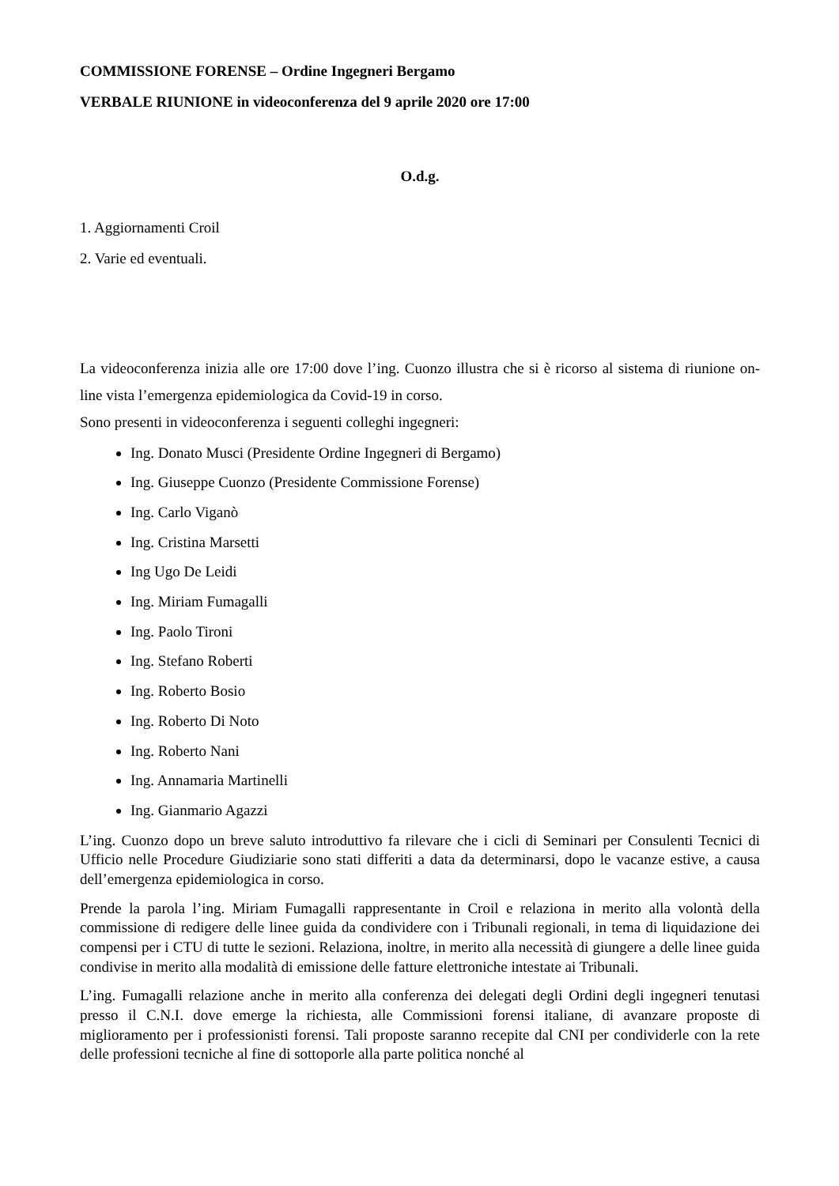COMMISSIONE FORENSE – Ordine Ingegneri Bergamo
VERBALE RIUNIONE in videoconferenza del 9 aprile 2020 ore 17:00
O.d.g.
1. Aggiornamenti Croil
2. Varie ed eventuali.
La videoconferenza inizia alle ore 17:00 dove l’ing. Cuonzo illustra che si è ricorso al sistema di riunione on-line vista l’emergenza epidemiologica da Covid-19 in corso.
Sono presenti in videoconferenza i seguenti colleghi ingegneri:
Ing. Donato Musci (Presidente Ordine Ingegneri di Bergamo)
Ing. Giuseppe Cuonzo (Presidente Commissione Forense)
Ing. Carlo Viganò
Ing. Cristina Marsetti
Ing Ugo De Leidi
Ing. Miriam Fumagalli
Ing. Paolo Tironi
Ing. Stefano Roberti
Ing. Roberto Bosio
Ing. Roberto Di Noto
Ing. Roberto Nani
Ing. Annamaria Martinelli
Ing. Gianmario Agazzi
L’ing. Cuonzo dopo un breve saluto introduttivo fa rilevare che i cicli di Seminari per Consulenti Tecnici di Ufficio nelle Procedure Giudiziarie sono stati differiti a data da determinarsi, dopo le vacanze estive, a causa dell’emergenza epidemiologica in corso.
Prende la parola l’ing. Miriam Fumagalli rappresentante in Croil e relaziona in merito alla volontà della commissione di redigere delle linee guida da condividere con i Tribunali regionali, in tema di liquidazione dei compensi per i CTU di tutte le sezioni. Relaziona, inoltre, in merito alla necessità di giungere a delle linee guida condivise in merito alla modalità di emissione delle fatture elettroniche intestate ai Tribunali.
L’ing. Fumagalli relazione anche in merito alla conferenza dei delegati degli Ordini degli ingegneri tenutasi presso il C.N.I. dove emerge la richiesta, alle Commissioni forensi italiane, di avanzare proposte di miglioramento per i professionisti forensi. Tali proposte saranno recepite dal CNI per condividerle con la rete delle professioni tecniche al fine di sottoporle alla parte politica nonché al